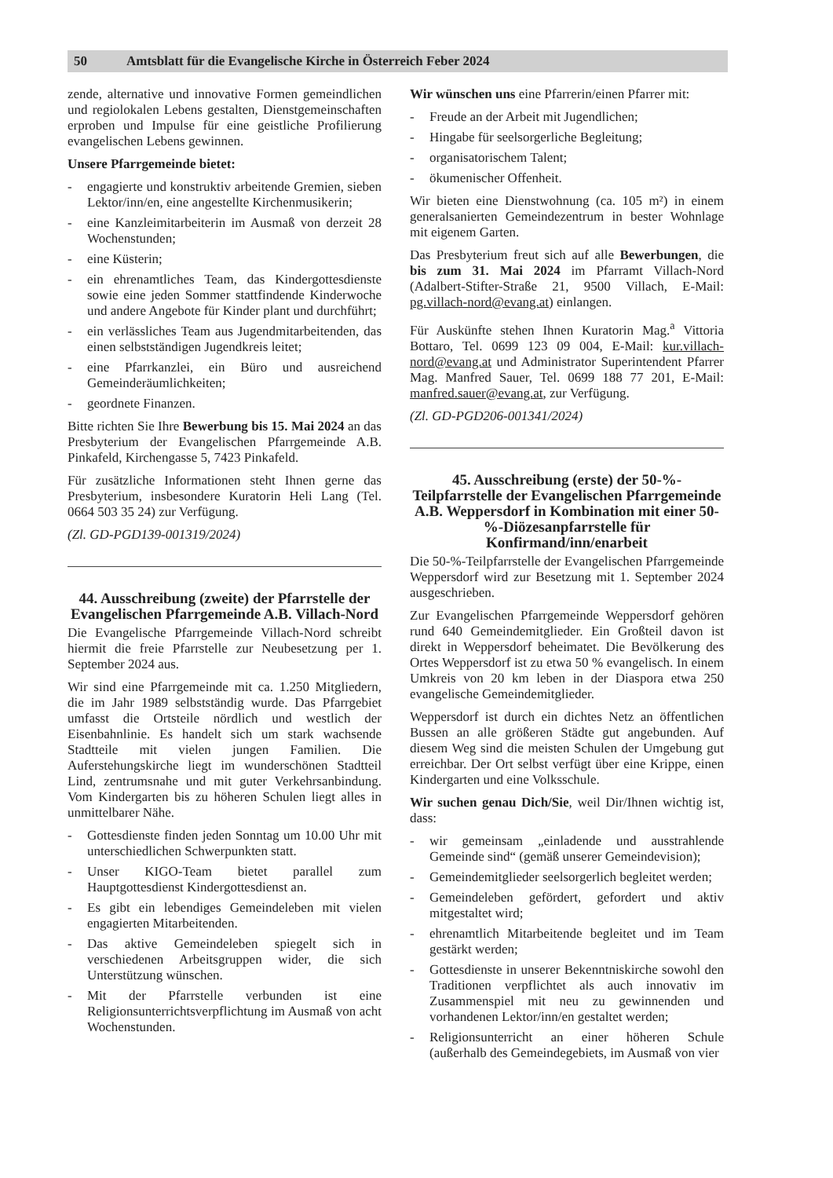50 Amtsblatt für die Evangelische Kirche in Österreich Feber 2024
zende, alternative und innovative Formen gemeindlichen und regiolokalen Lebens gestalten, Dienstgemeinschaften erproben und Impulse für eine geistliche Profilierung evangelischen Lebens gewinnen.
Unsere Pfarrgemeinde bietet:
- engagierte und konstruktiv arbeitende Gremien, sieben Lektor/inn/en, eine angestellte Kirchenmusikerin;
- eine Kanzleimitarbeiterin im Ausmaß von derzeit 28 Wochenstunden;
- eine Küsterin;
- ein ehrenamtliches Team, das Kindergottesdienste sowie eine jeden Sommer stattfindende Kinderwoche und andere Angebote für Kinder plant und durchführt;
- ein verlässliches Team aus Jugendmitarbeitenden, das einen selbstständigen Jugendkreis leitet;
- eine Pfarrkanzlei, ein Büro und ausreichend Gemeinderäumlichkeiten;
- geordnete Finanzen.
Bitte richten Sie Ihre Bewerbung bis 15. Mai 2024 an das Presbyterium der Evangelischen Pfarrgemeinde A.B. Pinkafeld, Kirchengasse 5, 7423 Pinkafeld.
Für zusätzliche Informationen steht Ihnen gerne das Presbyterium, insbesondere Kuratorin Heli Lang (Tel. 0664 503 35 24) zur Verfügung.
(Zl. GD-PGD139-001319/2024)
44. Ausschreibung (zweite) der Pfarrstelle der Evangelischen Pfarrgemeinde A.B. Villach-Nord
Die Evangelische Pfarrgemeinde Villach-Nord schreibt hiermit die freie Pfarrstelle zur Neubesetzung per 1. September 2024 aus.
Wir sind eine Pfarrgemeinde mit ca. 1.250 Mitgliedern, die im Jahr 1989 selbstständig wurde. Das Pfarrgebiet umfasst die Ortsteile nördlich und westlich der Eisenbahnlinie. Es handelt sich um stark wachsende Stadtteile mit vielen jungen Familien. Die Auferstehungskirche liegt im wunderschönen Stadtteil Lind, zentrumsnahe und mit guter Verkehrsanbindung. Vom Kindergarten bis zu höheren Schulen liegt alles in unmittelbarer Nähe.
- Gottesdienste finden jeden Sonntag um 10.00 Uhr mit unterschiedlichen Schwerpunkten statt.
- Unser KIGO-Team bietet parallel zum Hauptgottesdienst Kindergottesdienst an.
- Es gibt ein lebendiges Gemeindeleben mit vielen engagierten Mitarbeitenden.
- Das aktive Gemeindeleben spiegelt sich in verschiedenen Arbeitsgruppen wider, die sich Unterstützung wünschen.
- Mit der Pfarrstelle verbunden ist eine Religionsunterrichtsverpflichtung im Ausmaß von acht Wochenstunden.
Wir wünschen uns eine Pfarrerin/einen Pfarrer mit:
- Freude an der Arbeit mit Jugendlichen;
- Hingabe für seelsorgerliche Begleitung;
- organisatorischem Talent;
- ökumenischer Offenheit.
Wir bieten eine Dienstwohnung (ca. 105 m²) in einem generalsanierten Gemeindezentrum in bester Wohnlage mit eigenem Garten.
Das Presbyterium freut sich auf alle Bewerbungen, die bis zum 31. Mai 2024 im Pfarramt Villach-Nord (Adalbert-Stifter-Straße 21, 9500 Villach, E-Mail: pg.villach-nord@evang.at) einlangen.
Für Auskünfte stehen Ihnen Kuratorin Mag.<sup>a</sup> Vittoria Bottaro, Tel. 0699 123 09 004, E-Mail: kur.villach-nord@evang.at und Administrator Superintendent Pfarrer Mag. Manfred Sauer, Tel. 0699 188 77 201, E-Mail: manfred.sauer@evang.at, zur Verfügung.
(Zl. GD-PGD206-001341/2024)
45. Ausschreibung (erste) der 50-%-Teilpfarrstelle der Evangelischen Pfarrgemeinde A.B. Weppersdorf in Kombination mit einer 50-%-Diözesanpfarrstelle für Konfirmand/inn/enarbeit
Die 50-%-Teilpfarrstelle der Evangelischen Pfarrgemeinde Weppersdorf wird zur Besetzung mit 1. September 2024 ausgeschrieben.
Zur Evangelischen Pfarrgemeinde Weppersdorf gehören rund 640 Gemeindemitglieder. Ein Großteil davon ist direkt in Weppersdorf beheimatet. Die Bevölkerung des Ortes Weppersdorf ist zu etwa 50 % evangelisch. In einem Umkreis von 20 km leben in der Diaspora etwa 250 evangelische Gemeindemitglieder.
Weppersdorf ist durch ein dichtes Netz an öffentlichen Bussen an alle größeren Städte gut angebunden. Auf diesem Weg sind die meisten Schulen der Umgebung gut erreichbar. Der Ort selbst verfügt über eine Krippe, einen Kindergarten und eine Volksschule.
Wir suchen genau Dich/Sie, weil Dir/Ihnen wichtig ist, dass:
- wir gemeinsam „einladende und ausstrahlende Gemeinde sind“ (gemäß unserer Gemeindevision);
- Gemeindemitglieder seelsorgerlich begleitet werden;
- Gemeindeleben gefördert, gefordert und aktiv mitgestaltet wird;
- ehrenamtlich Mitarbeitende begleitet und im Team gestärkt werden;
- Gottesdienste in unserer Bekenntniskirche sowohl den Traditionen verpflichtet als auch innovativ im Zusammenspiel mit neu zu gewinnenden und vorhandenen Lektor/inn/en gestaltet werden;
- Religionsunterricht an einer höheren Schule (außerhalb des Gemeindegebiets, im Ausmaß von vier